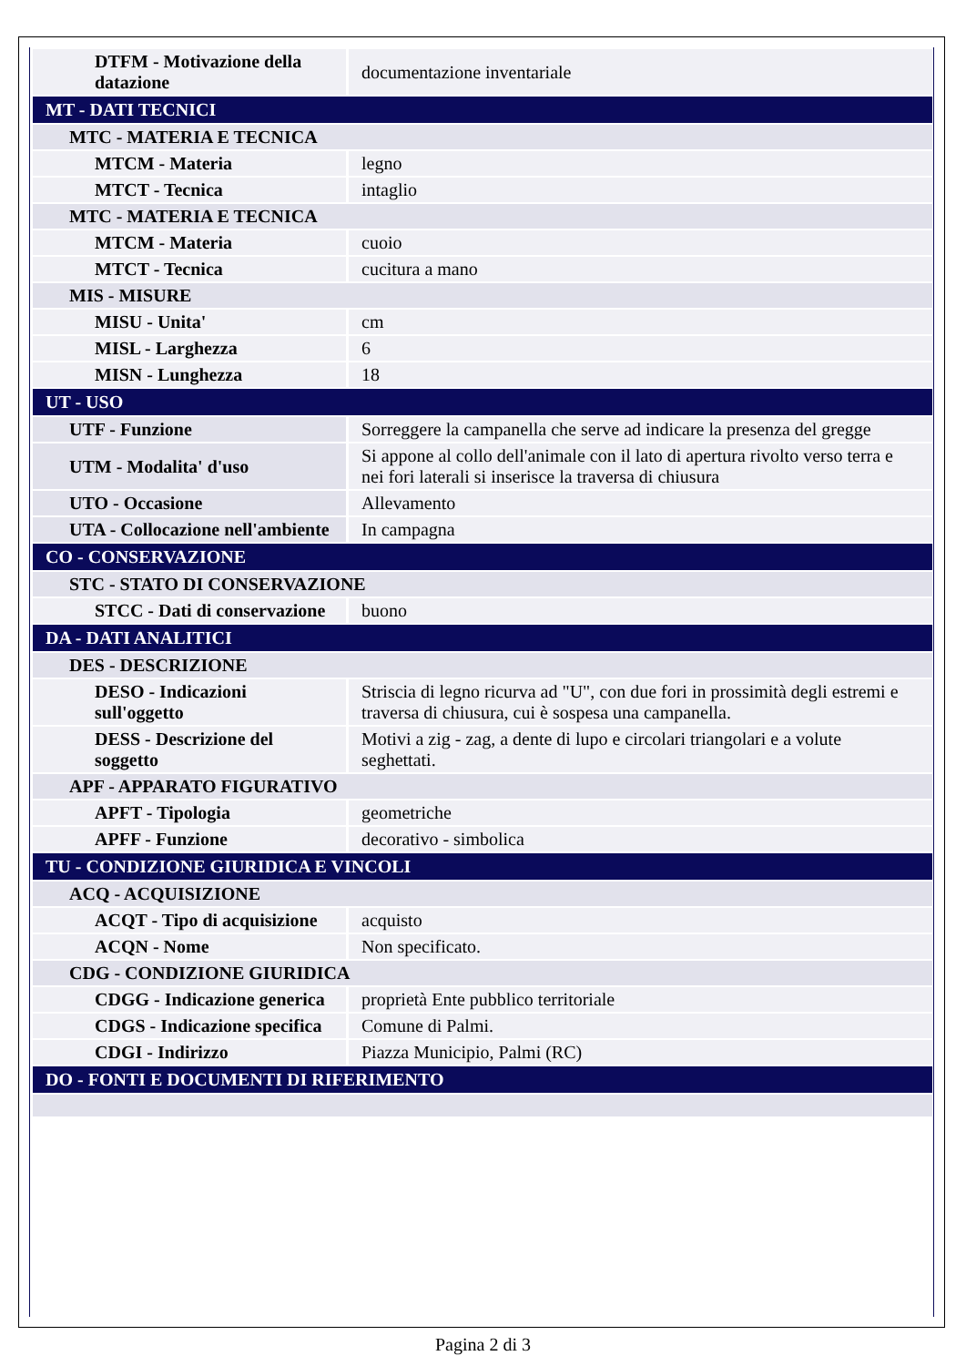| DTFM - Motivazione della datazione | documentazione inventariale |
| MT - DATI TECNICI | |
| MTC - MATERIA E TECNICA | |
| MTCM - Materia | legno |
| MTCT - Tecnica | intaglio |
| MTC - MATERIA E TECNICA | |
| MTCM - Materia | cuoio |
| MTCT - Tecnica | cucitura a mano |
| MIS - MISURE | |
| MISU - Unita' | cm |
| MISL - Larghezza | 6 |
| MISN - Lunghezza | 18 |
| UT - USO | |
| UTF - Funzione | Sorreggere la campanella che serve ad indicare la presenza del gregge |
| UTM - Modalita' d'uso | Si appone al collo dell'animale con il lato di apertura rivolto verso terra e nei fori laterali si inserisce la traversa di chiusura |
| UTO - Occasione | Allevamento |
| UTA - Collocazione nell'ambiente | In campagna |
| CO - CONSERVAZIONE | |
| STC - STATO DI CONSERVAZIONE | |
| STCC - Dati di conservazione | buono |
| DA - DATI ANALITICI | |
| DES - DESCRIZIONE | |
| DESO - Indicazioni sull'oggetto | Striscia di legno ricurva ad "U", con due fori in prossimità degli estremi e traversa di chiusura, cui è sospesa una campanella. |
| DESS - Descrizione del soggetto | Motivi a zig - zag, a dente di lupo e circolari triangolari e a volute seghettati. |
| APF - APPARATO FIGURATIVO | |
| APFT - Tipologia | geometriche |
| APFF - Funzione | decorativo - simbolica |
| TU - CONDIZIONE GIURIDICA E VINCOLI | |
| ACQ - ACQUISIZIONE | |
| ACQT - Tipo di acquisizione | acquisto |
| ACQN - Nome | Non specificato. |
| CDG - CONDIZIONE GIURIDICA | |
| CDGG - Indicazione generica | proprietà Ente pubblico territoriale |
| CDGS - Indicazione specifica | Comune di Palmi. |
| CDGI - Indirizzo | Piazza Municipio, Palmi (RC) |
| DO - FONTI E DOCUMENTI DI RIFERIMENTO | |
Pagina 2 di 3